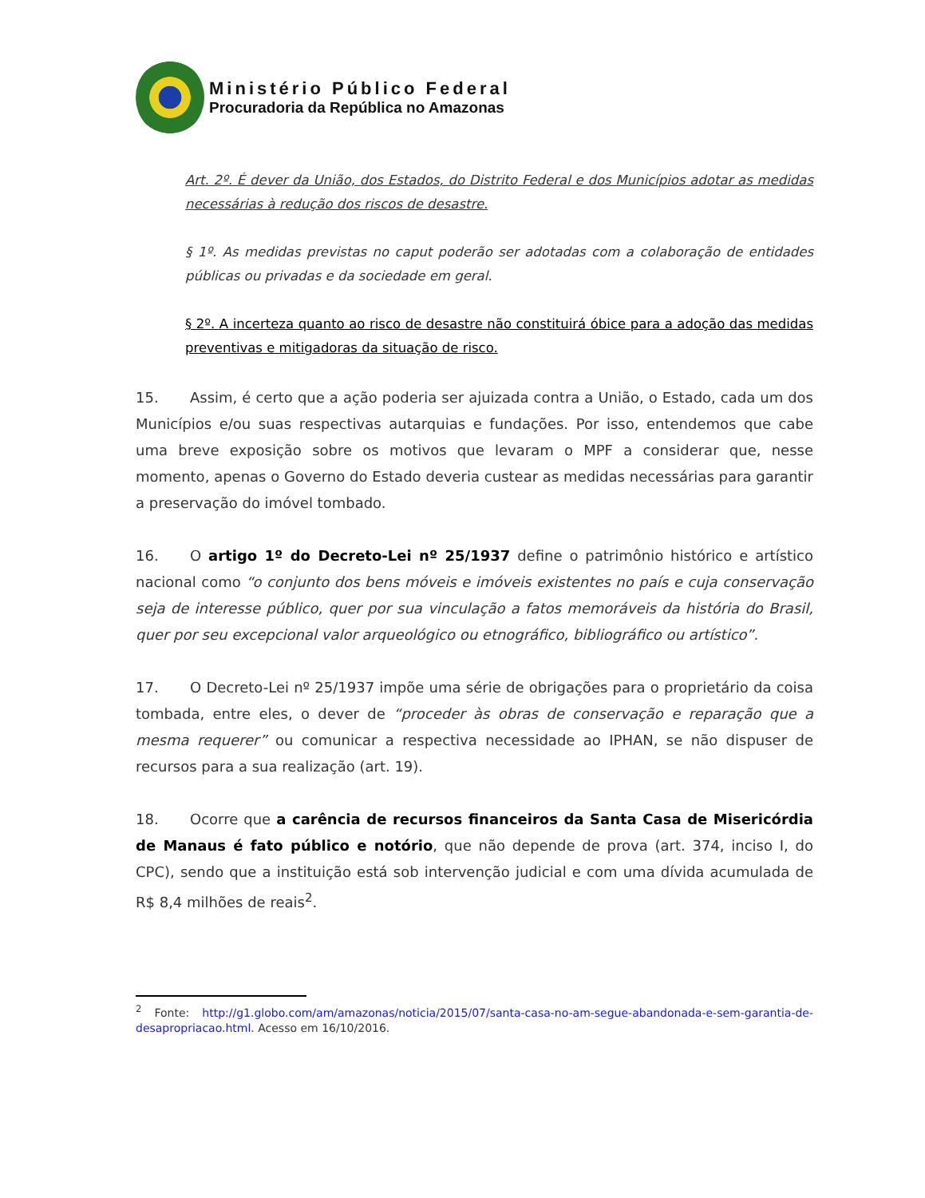Ministério Público Federal
Procuradoria da República no Amazonas
Art. 2º. É dever da União, dos Estados, do Distrito Federal e dos Municípios adotar as medidas necessárias à redução dos riscos de desastre.
§ 1º. As medidas previstas no caput poderão ser adotadas com a colaboração de entidades públicas ou privadas e da sociedade em geral.
§ 2º. A incerteza quanto ao risco de desastre não constituirá óbice para a adoção das medidas preventivas e mitigadoras da situação de risco.
15. Assim, é certo que a ação poderia ser ajuizada contra a União, o Estado, cada um dos Municípios e/ou suas respectivas autarquias e fundações. Por isso, entendemos que cabe uma breve exposição sobre os motivos que levaram o MPF a considerar que, nesse momento, apenas o Governo do Estado deveria custear as medidas necessárias para garantir a preservação do imóvel tombado.
16. O artigo 1º do Decreto-Lei nº 25/1937 define o patrimônio histórico e artístico nacional como “o conjunto dos bens móveis e imóveis existentes no país e cuja conservação seja de interesse público, quer por sua vinculação a fatos memoráveis da história do Brasil, quer por seu excepcional valor arqueológico ou etnográfico, bibliográfico ou artístico”.
17. O Decreto-Lei nº 25/1937 impõe uma série de obrigações para o proprietário da coisa tombada, entre eles, o dever de “proceder às obras de conservação e reparação que a mesma requerer” ou comunicar a respectiva necessidade ao IPHAN, se não dispuser de recursos para a sua realização (art. 19).
18. Ocorre que a carência de recursos financeiros da Santa Casa de Misericórdia de Manaus é fato público e notório, que não depende de prova (art. 374, inciso I, do CPC), sendo que a instituição está sob intervenção judicial e com uma dívida acumulada de R$ 8,4 milhões de reais<sup>2</sup>.
<sup>2</sup> Fonte: http://g1.globo.com/am/amazonas/noticia/2015/07/santa-casa-no-am-segue-abandonada-e-sem-garantia-de-desapropriacao.html. Acesso em 16/10/2016.